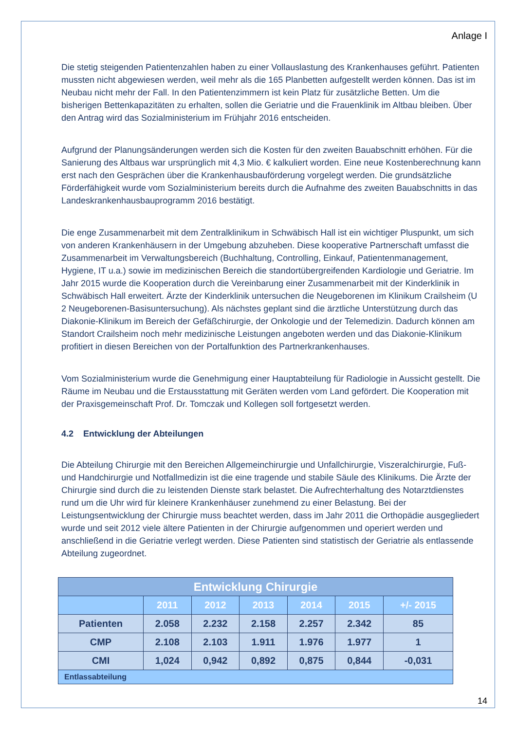Anlage I
Die stetig steigenden Patientenzahlen haben zu einer Vollauslastung des Krankenhauses geführt. Patienten mussten nicht abgewiesen werden, weil mehr als die 165 Planbetten aufgestellt werden können. Das ist im Neubau nicht mehr der Fall. In den Patientenzimmern ist kein Platz für zusätzliche Betten. Um die bisherigen Bettenkapazitäten zu erhalten, sollen die Geriatrie und die Frauenklinik im Altbau bleiben. Über den Antrag wird das Sozialministerium im Frühjahr 2016 entscheiden.
Aufgrund der Planungsänderungen werden sich die Kosten für den zweiten Bauabschnitt erhöhen. Für die Sanierung des Altbaus war ursprünglich mit 4,3 Mio. € kalkuliert worden. Eine neue Kostenberechnung kann erst nach den Gesprächen über die Krankenhausbauförderung vorgelegt werden. Die grundsätzliche Förderfähigkeit wurde vom Sozialministerium bereits durch die Aufnahme des zweiten Bauabschnitts in das Landeskrankenhausbauprogramm 2016 bestätigt.
Die enge Zusammenarbeit mit dem Zentralklinikum in Schwäbisch Hall ist ein wichtiger Pluspunkt, um sich von anderen Krankenhäusern in der Umgebung abzuheben. Diese kooperative Partnerschaft umfasst die Zusammenarbeit im Verwaltungsbereich (Buchhaltung, Controlling, Einkauf, Patientenmanagement, Hygiene, IT u.a.) sowie im medizinischen Bereich die standortübergreifenden Kardiologie und Geriatrie. Im Jahr 2015 wurde die Kooperation durch die Vereinbarung einer Zusammenarbeit mit der Kinderklinik in Schwäbisch Hall erweitert. Ärzte der Kinderklinik untersuchen die Neugeborenen im Klinikum Crailsheim (U 2 Neugeborenen-Basisuntersuchung). Als nächstes geplant sind die ärztliche Unterstützung durch das Diakonie-Klinikum im Bereich der Gefäßchirurgie, der Onkologie und der Telemedizin. Dadurch können am Standort Crailsheim noch mehr medizinische Leistungen angeboten werden und das Diakonie-Klinikum profitiert in diesen Bereichen von der Portalfunktion des Partnerkrankenhauses.
Vom Sozialministerium wurde die Genehmigung einer Hauptabteilung für Radiologie in Aussicht gestellt. Die Räume im Neubau und die Erstausstattung mit Geräten werden vom Land gefördert. Die Kooperation mit der Praxisgemeinschaft Prof. Dr. Tomczak und Kollegen soll fortgesetzt werden.
4.2 Entwicklung der Abteilungen
Die Abteilung Chirurgie mit den Bereichen Allgemeinchirurgie und Unfallchirurgie, Viszeralchirurgie, Fuß- und Handchirurgie und Notfallmedizin ist die eine tragende und stabile Säule des Klinikums. Die Ärzte der Chirurgie sind durch die zu leistenden Dienste stark belastet. Die Aufrechterhaltung des Notarztdienstes rund um die Uhr wird für kleinere Krankenhäuser zunehmend zu einer Belastung. Bei der Leistungsentwicklung der Chirurgie muss beachtet werden, dass im Jahr 2011 die Orthopädie ausgegliedert wurde und seit 2012 viele ältere Patienten in der Chirurgie aufgenommen und operiert werden und anschließend in die Geriatrie verlegt werden. Diese Patienten sind statistisch der Geriatrie als entlassende Abteilung zugeordnet.
| Entwicklung Chirurgie | | | | | | |
| --- | --- | --- | --- | --- | --- | --- |
| | 2011 | 2012 | 2013 | 2014 | 2015 | +/- 2015 |
| Patienten | 2.058 | 2.232 | 2.158 | 2.257 | 2.342 | 85 |
| CMP | 2.108 | 2.103 | 1.911 | 1.976 | 1.977 | 1 |
| CMI | 1,024 | 0,942 | 0,892 | 0,875 | 0,844 | -0,031 |
| Entlassabteilung | | | | | | |
14